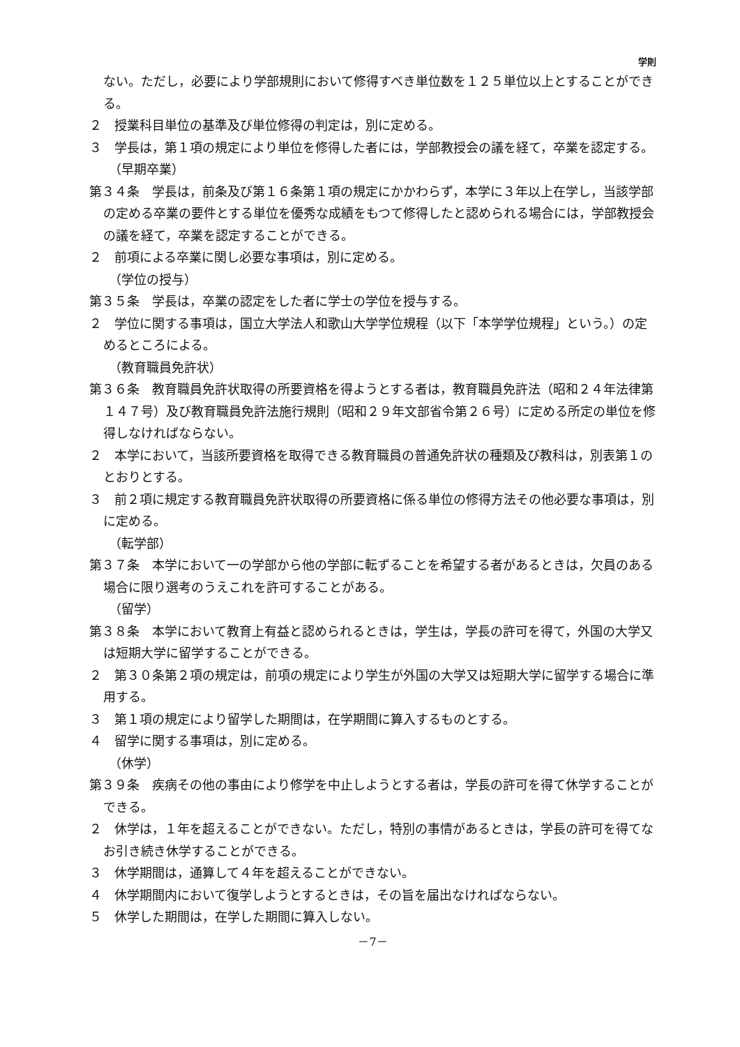学則
ない。ただし，必要により学部規則において修得すべき単位数を１２５単位以上とすることができる。
２　授業科目単位の基準及び単位修得の判定は，別に定める。
３　学長は，第１項の規定により単位を修得した者には，学部教授会の議を経て，卒業を認定する。
（早期卒業）
第３４条　学長は，前条及び第１６条第１項の規定にかかわらず，本学に３年以上在学し，当該学部の定める卒業の要件とする単位を優秀な成績をもつて修得したと認められる場合には，学部教授会の議を経て，卒業を認定することができる。
２　前項による卒業に関し必要な事項は，別に定める。
（学位の授与）
第３５条　学長は，卒業の認定をした者に学士の学位を授与する。
２　学位に関する事項は，国立大学法人和歌山大学学位規程（以下「本学学位規程」という。）の定めるところによる。
（教育職員免許状）
第３６条　教育職員免許状取得の所要資格を得ようとする者は，教育職員免許法（昭和２４年法律第１４７号）及び教育職員免許法施行規則（昭和２９年文部省令第２６号）に定める所定の単位を修得しなければならない。
２　本学において，当該所要資格を取得できる教育職員の普通免許状の種類及び教科は，別表第１のとおりとする。
３　前２項に規定する教育職員免許状取得の所要資格に係る単位の修得方法その他必要な事項は，別に定める。
（転学部）
第３７条　本学において一の学部から他の学部に転ずることを希望する者があるときは，欠員のある場合に限り選考のうえこれを許可することがある。
（留学）
第３８条　本学において教育上有益と認められるときは，学生は，学長の許可を得て，外国の大学又は短期大学に留学することができる。
２　第３０条第２項の規定は，前項の規定により学生が外国の大学又は短期大学に留学する場合に準用する。
３　第１項の規定により留学した期間は，在学期間に算入するものとする。
４　留学に関する事項は，別に定める。
（休学）
第３９条　疾病その他の事由により修学を中止しようとする者は，学長の許可を得て休学することができる。
２　休学は，１年を超えることができない。ただし，特別の事情があるときは，学長の許可を得てなお引き続き休学することができる。
３　休学期間は，通算して４年を超えることができない。
４　休学期間内において復学しようとするときは，その旨を届出なければならない。
５　休学した期間は，在学した期間に算入しない。
－7－